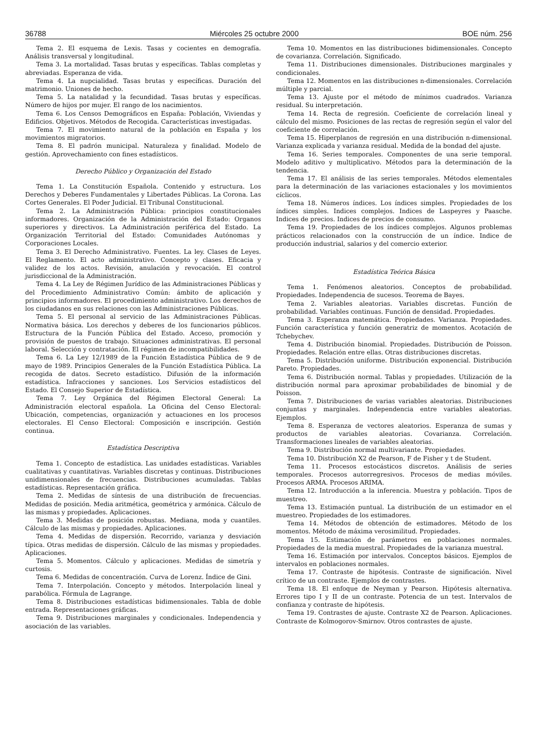36788 Miércoles 25 octubre 2000 BOE núm. 256
Tema 2. El esquema de Lexis. Tasas y cocientes en demografía. Análisis transversal y longitudinal.
Tema 3. La mortalidad. Tasas brutas y específicas. Tablas completas y abreviadas. Esperanza de vida.
Tema 4. La nupcialidad. Tasas brutas y específicas. Duración del matrimonio. Uniones de hecho.
Tema 5. La natalidad y la fecundidad. Tasas brutas y específicas. Número de hijos por mujer. El rango de los nacimientos.
Tema 6. Los Censos Demográficos en España: Población, Viviendas y Edificios. Objetivos. Métodos de Recogida. Características investigadas.
Tema 7. El movimiento natural de la población en España y los movimientos migratorios.
Tema 8. El padrón municipal. Naturaleza y finalidad. Modelo de gestión. Aprovechamiento con fines estadísticos.
Derecho Público y Organización del Estado
Tema 1. La Constitución Española. Contenido y estructura. Los Derechos y Deberes Fundamentales y Libertades Públicas. La Corona. Las Cortes Generales. El Poder Judicial. El Tribunal Constitucional.
Tema 2. La Administración Pública: principios constitucionales informadores. Organización de la Administración del Estado: Organos superiores y directivos. La Administración periférica del Estado. La Organización Territorial del Estado: Comunidades Autónomas y Corporaciones Locales.
Tema 3. El Derecho Administrativo. Fuentes. La ley. Clases de Leyes. El Reglamento. El acto administrativo. Concepto y clases. Eficacia y validez de los actos. Revisión, anulación y revocación. El control jurisdiccional de la Administración.
Tema 4. La Ley de Régimen Jurídico de las Administraciones Públicas y del Procedimiento Administrativo Común: ámbito de aplicación y principios informadores. El procedimiento administrativo. Los derechos de los ciudadanos en sus relaciones con las Administraciones Públicas.
Tema 5. El personal al servicio de las Administraciones Públicas. Normativa básica. Los derechos y deberes de los funcionarios públicos. Estructura de la Función Pública del Estado. Acceso, promoción y provisión de puestos de trabajo. Situaciones administrativas. El personal laboral. Selección y contratación. El régimen de incompatibilidades.
Tema 6. La Ley 12/1989 de la Función Estadística Pública de 9 de mayo de 1989. Principios Generales de la Función Estadística Pública. La recogida de datos. Secreto estadístico. Difusión de la información estadística. Infracciones y sanciones. Los Servicios estadísticos del Estado. El Consejo Superior de Estadística.
Tema 7. Ley Orgánica del Régimen Electoral General: La Administración electoral española. La Oficina del Censo Electoral: Ubicación, competencias, organización y actuaciones en los procesos electorales. El Censo Electoral: Composición e inscripción. Gestión continua.
Estadística Descriptiva
Tema 1. Concepto de estadística. Las unidades estadísticas. Variables cualitativas y cuantitativas. Variables discretas y continuas. Distribuciones unidimensionales de frecuencias. Distribuciones acumuladas. Tablas estadísticas. Representación gráfica.
Tema 2. Medidas de síntesis de una distribución de frecuencias. Medidas de posición. Media aritmética, geométrica y armónica. Cálculo de las mismas y propiedades. Aplicaciones.
Tema 3. Medidas de posición robustas. Mediana, moda y cuantiles. Cálculo de las mismas y propiedades. Aplicaciones.
Tema 4. Medidas de dispersión. Recorrido, varianza y desviación típica. Otras medidas de dispersión. Cálculo de las mismas y propiedades. Aplicaciones.
Tema 5. Momentos. Cálculo y aplicaciones. Medidas de simetría y curtosis.
Tema 6. Medidas de concentración. Curva de Lorenz. Índice de Gini.
Tema 7. Interpolación. Concepto y métodos. Interpolación lineal y parabólica. Fórmula de Lagrange.
Tema 8. Distribuciones estadísticas bidimensionales. Tabla de doble entrada. Representaciones gráficas.
Tema 9. Distribuciones marginales y condicionales. Independencia y asociación de las variables.
Tema 10. Momentos en las distribuciones bidimensionales. Concepto de covarianza. Correlación. Significado.
Tema 11. Distribuciones dimensionales. Distribuciones marginales y condicionales.
Tema 12. Momentos en las distribuciones n-dimensionales. Correlación múltiple y parcial.
Tema 13. Ajuste por el método de mínimos cuadrados. Varianza residual. Su interpretación.
Tema 14. Recta de regresión. Coeficiente de correlación lineal y cálculo del mismo. Posiciones de las rectas de regresión según el valor del coeficiente de correlación.
Tema 15. Hiperplanos de regresión en una distribución n-dimensional. Varianza explicada y varianza residual. Medida de la bondad del ajuste.
Tema 16. Series temporales. Componentes de una serie temporal. Modelo aditivo y multiplicativo. Métodos para la determinación de la tendencia.
Tema 17. El análisis de las series temporales. Métodos elementales para la determinación de las variaciones estacionales y los movimientos cíclicos.
Tema 18. Números índices. Los índices simples. Propiedades de los índices simples. Indices complejos. Indices de Laspeyres y Paasche. Indices de precios. Indices de precios de consumo.
Tema 19. Propiedades de los índices complejos. Algunos problemas prácticos relacionados con la construcción de un índice. Indice de producción industrial, salarios y del comercio exterior.
Estadística Teórica Básica
Tema 1. Fenómenos aleatorios. Conceptos de probabilidad. Propiedades. Independencia de sucesos. Teorema de Bayes.
Tema 2. Variables aleatorias. Variables discretas. Función de probabilidad. Variables continuas. Función de densidad. Propiedades.
Tema 3. Esperanza matemática. Propiedades. Varianza. Propiedades. Función característica y función generatriz de momentos. Acotación de Tchebychev.
Tema 4. Distribución binomial. Propiedades. Distribución de Poisson. Propiedades. Relación entre ellas. Otras distribuciones discretas.
Tema 5. Distribución uniforme. Distribución exponencial. Distribución Pareto. Propiedades.
Tema 6. Distribución normal. Tablas y propiedades. Utilización de la distribución normal para aproximar probabilidades de binomial y de Poisson.
Tema 7. Distribuciones de varias variables aleatorias. Distribuciones conjuntas y marginales. Independencia entre variables aleatorias. Ejemplos.
Tema 8. Esperanza de vectores aleatorios. Esperanza de sumas y productos de variables aleatorias. Covarianza. Correlación. Transformaciones lineales de variables aleatorias.
Tema 9. Distribución normal multivariante. Propiedades.
Tema 10. Distribución X2 de Pearson, F de Fisher y t de Student.
Tema 11. Procesos estocásticos discretos. Análisis de series temporales. Procesos autorregresivos. Procesos de medias móviles. Procesos ARMA. Procesos ARIMA.
Tema 12. Introducción a la inferencia. Muestra y población. Tipos de muestreo.
Tema 13. Estimación puntual. La distribución de un estimador en el muestreo. Propiedades de los estimadores.
Tema 14. Métodos de obtención de estimadores. Método de los momentos. Método de máxima verosimilitud. Propiedades.
Tema 15. Estimación de parámetros en poblaciones normales. Propiedades de la media muestral. Propiedades de la varianza muestral.
Tema 16. Estimación por intervalos. Conceptos básicos. Ejemplos de intervalos en poblaciones normales.
Tema 17. Contraste de hipótesis. Contraste de significación. Nivel crítico de un contraste. Ejemplos de contrastes.
Tema 18. El enfoque de Neyman y Pearson. Hipótesis alternativa. Errores tipo I y II de un contraste. Potencia de un test. Intervalos de confianza y contraste de hipótesis.
Tema 19. Contrastes de ajuste. Contraste X2 de Pearson. Aplicaciones. Contraste de Kolmogorov-Smirnov. Otros contrastes de ajuste.